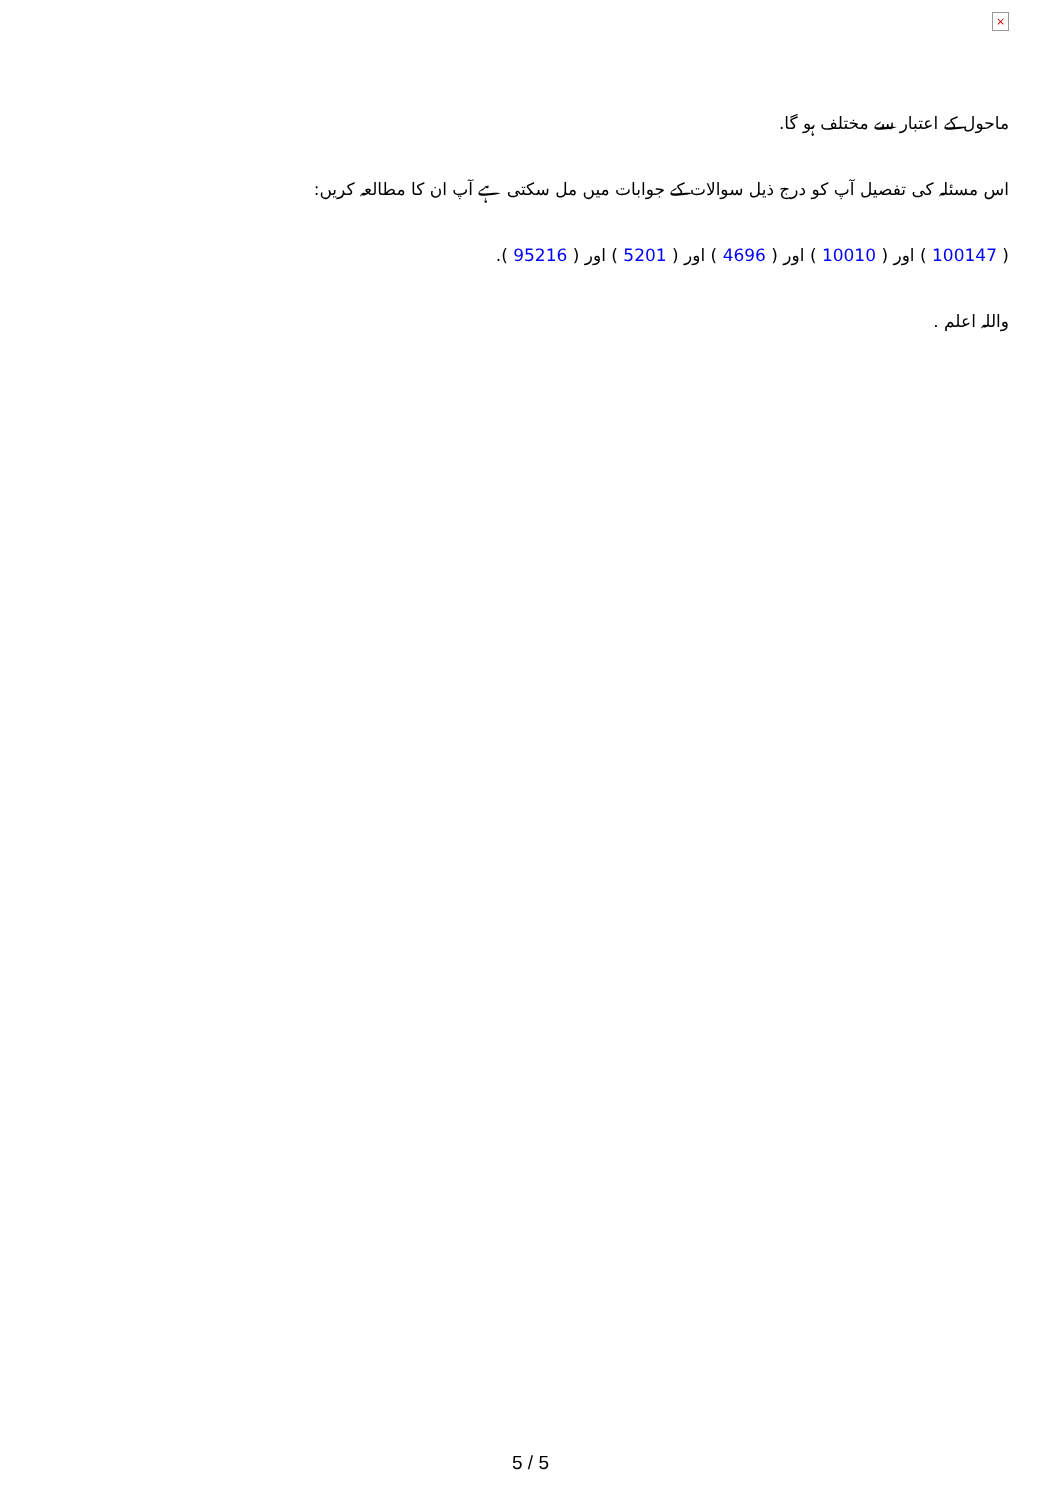×
ماحول کے اعتبار سے مختلف ہو گا.
اس مسئلہ کی تفصیل آپ کو درج ذیل سوالات کے جوابات میں مل سکتی ہے آپ ان کا مطالعہ کریں:
( 100147 ) اور ( 10010 ) اور ( 4696 ) اور ( 5201 ) اور ( 95216 ).
واللہ اعلم .
5 / 5